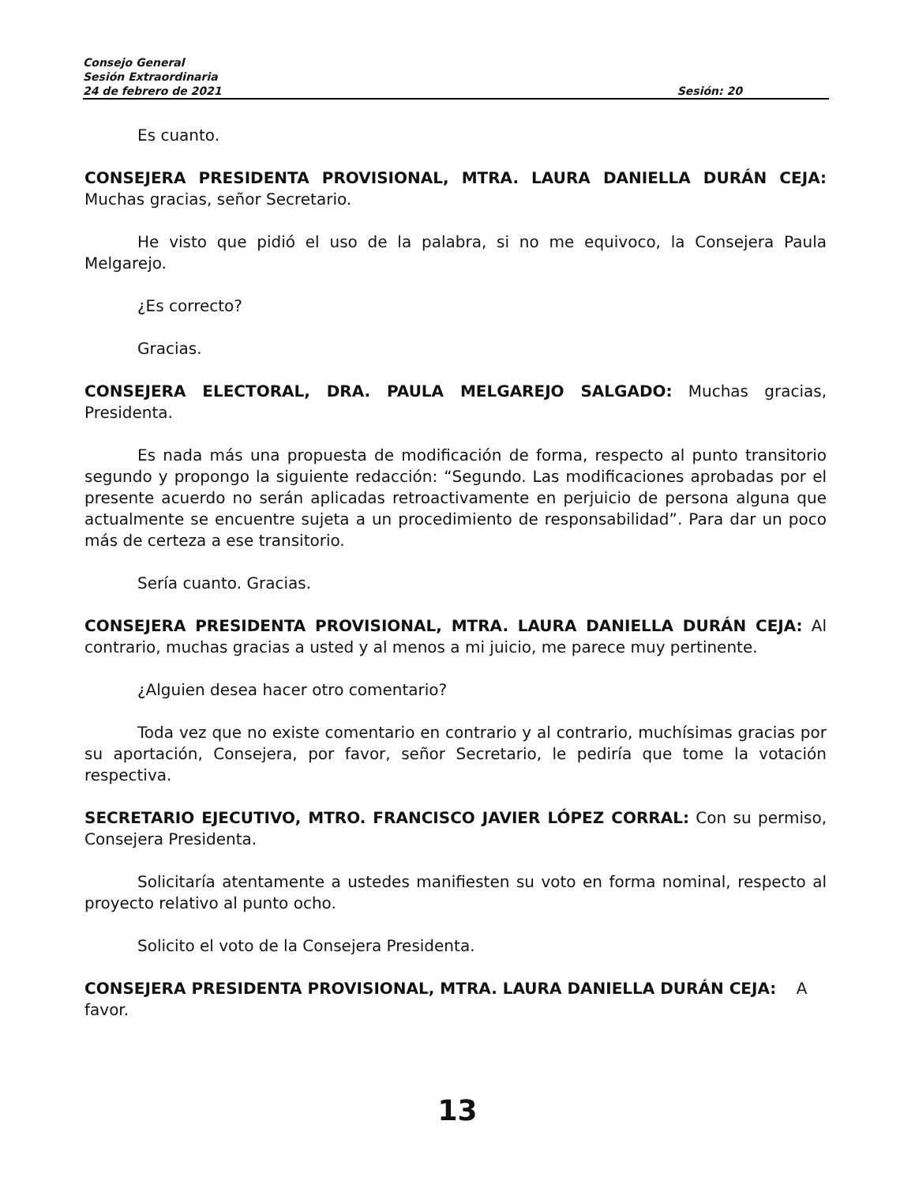Consejo General
Sesión Extraordinaria
24 de febrero de 2021 Sesión: 20
Es cuanto.
CONSEJERA PRESIDENTA PROVISIONAL, MTRA. LAURA DANIELLA DURÁN CEJA: Muchas gracias, señor Secretario.
He visto que pidió el uso de la palabra, si no me equivoco, la Consejera Paula Melgarejo.
¿Es correcto?
Gracias.
CONSEJERA ELECTORAL, DRA. PAULA MELGAREJO SALGADO: Muchas gracias, Presidenta.
Es nada más una propuesta de modificación de forma, respecto al punto transitorio segundo y propongo la siguiente redacción: “Segundo. Las modificaciones aprobadas por el presente acuerdo no serán aplicadas retroactivamente en perjuicio de persona alguna que actualmente se encuentre sujeta a un procedimiento de responsabilidad”. Para dar un poco más de certeza a ese transitorio.
Sería cuanto. Gracias.
CONSEJERA PRESIDENTA PROVISIONAL, MTRA. LAURA DANIELLA DURÁN CEJA: Al contrario, muchas gracias a usted y al menos a mi juicio, me parece muy pertinente.
¿Alguien desea hacer otro comentario?
Toda vez que no existe comentario en contrario y al contrario, muchísimas gracias por su aportación, Consejera, por favor, señor Secretario, le pediría que tome la votación respectiva.
SECRETARIO EJECUTIVO, MTRO. FRANCISCO JAVIER LÓPEZ CORRAL: Con su permiso, Consejera Presidenta.
Solicitaría atentamente a ustedes manifiesten su voto en forma nominal, respecto al proyecto relativo al punto ocho.
Solicito el voto de la Consejera Presidenta.
CONSEJERA PRESIDENTA PROVISIONAL, MTRA. LAURA DANIELLA DURÁN CEJA: A favor.
13